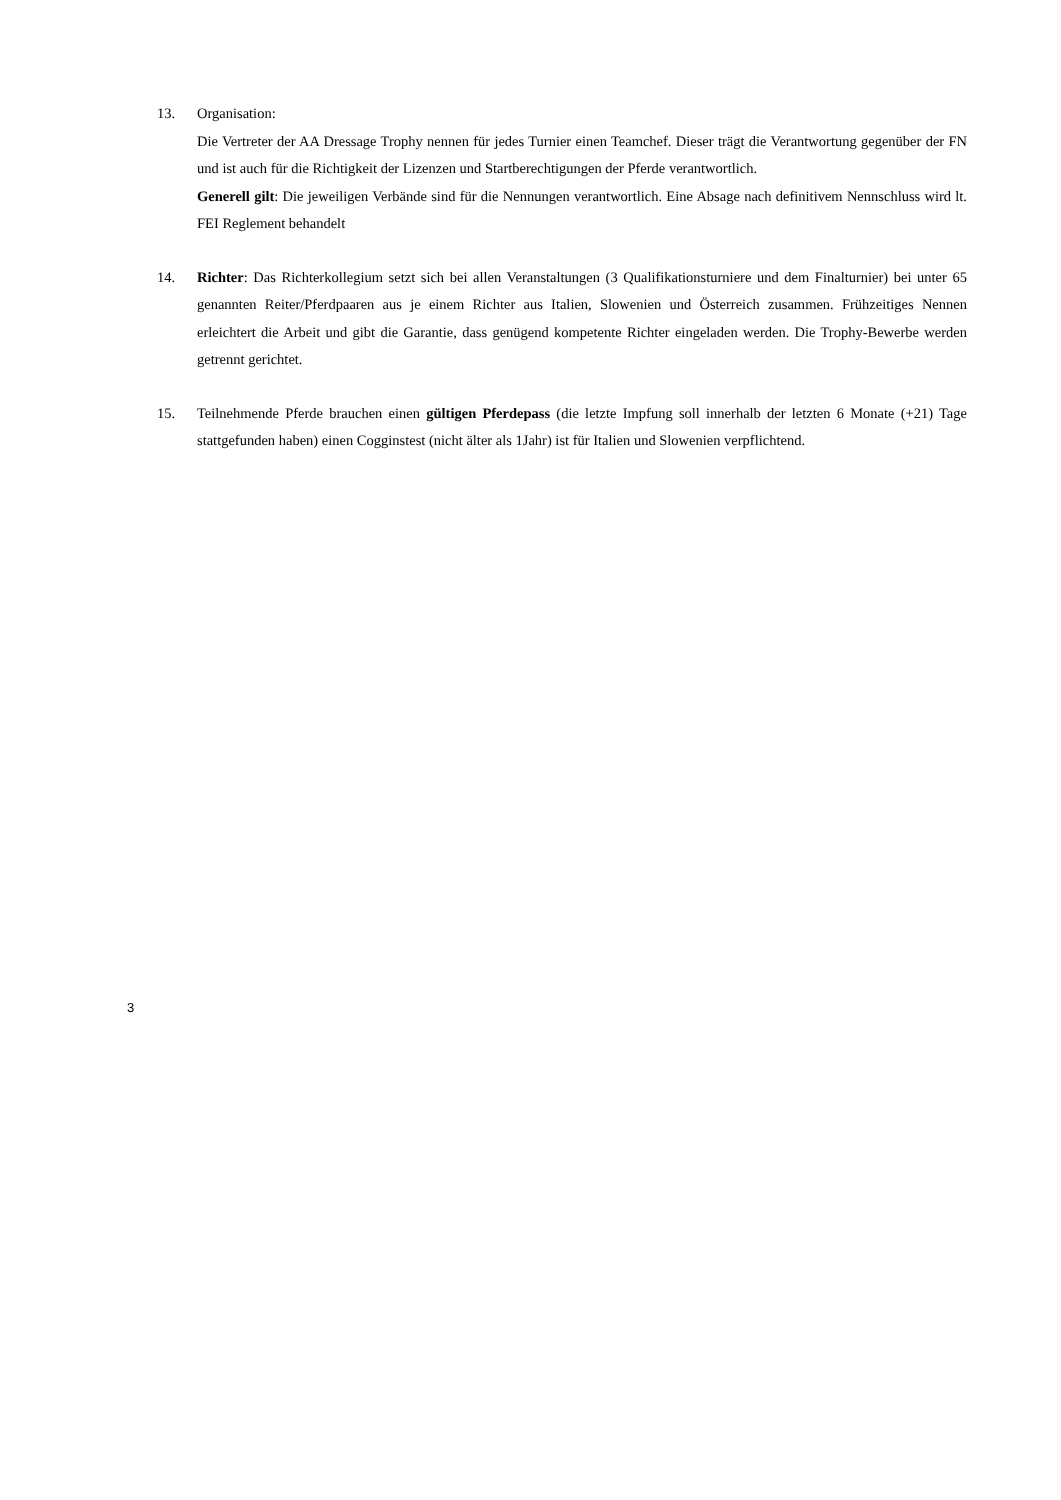13. Organisation:
Die Vertreter der AA Dressage Trophy nennen für jedes Turnier einen Teamchef. Dieser trägt die Verantwortung gegenüber der FN und ist auch für die Richtigkeit der Lizenzen und Startberechtigungen der Pferde verantwortlich.
Generell gilt: Die jeweiligen Verbände sind für die Nennungen verantwortlich. Eine Absage nach definitivem Nennschluss wird lt. FEI Reglement behandelt
14. Richter: Das Richterkollegium setzt sich bei allen Veranstaltungen (3 Qualifikationsturniere und dem Finalturnier) bei unter 65 genannten Reiter/Pferdpaaren aus je einem Richter aus Italien, Slowenien und Österreich zusammen. Frühzeitiges Nennen erleichtert die Arbeit und gibt die Garantie, dass genügend kompetente Richter eingeladen werden. Die Trophy-Bewerbe werden getrennt gerichtet.
15. Teilnehmende Pferde brauchen einen gültigen Pferdepass (die letzte Impfung soll innerhalb der letzten 6 Monate (+21) Tage stattgefunden haben) einen Cogginstest (nicht älter als 1Jahr) ist für Italien und Slowenien verpflichtend.
3